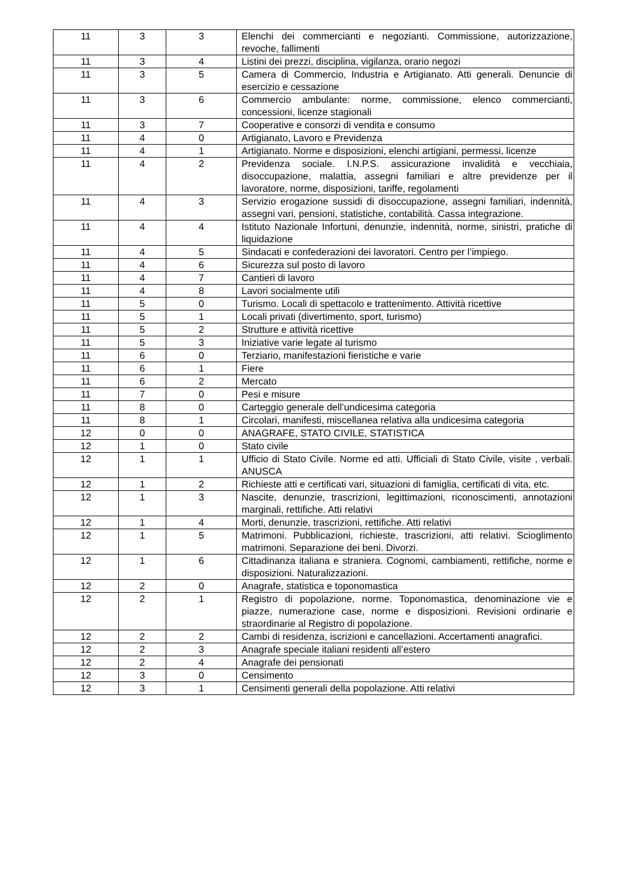| 11 | 3 | 3 | Elenchi dei commercianti e negozianti. Commissione, autorizzazione, revoche, fallimenti |
| 11 | 3 | 4 | Listini dei prezzi, disciplina, vigilanza, orario negozi |
| 11 | 3 | 5 | Camera di Commercio, Industria e Artigianato. Atti generali. Denuncie di esercizio e cessazione |
| 11 | 3 | 6 | Commercio ambulante: norme, commissione, elenco commercianti, concessioni, licenze stagionali |
| 11 | 3 | 7 | Cooperative e consorzi di vendita e consumo |
| 11 | 4 | 0 | Artigianato, Lavoro e Previdenza |
| 11 | 4 | 1 | Artigianato. Norme e disposizioni, elenchi artigiani, permessi, licenze |
| 11 | 4 | 2 | Previdenza sociale. I.N.P.S. assicurazione invalidità e vecchiaia, disoccupazione, malattia, assegni familiari e altre previdenze per il lavoratore, norme, disposizioni, tariffe, regolamenti |
| 11 | 4 | 3 | Servizio erogazione sussidi di disoccupazione, assegni familiari, indennità, assegni vari, pensioni, statistiche, contabilità. Cassa integrazione. |
| 11 | 4 | 4 | Istituto Nazionale Infortuni, denunzie, indennità, norme, sinistri, pratiche di liquidazione |
| 11 | 4 | 5 | Sindacati e confederazioni dei lavoratori. Centro per l’impiego. |
| 11 | 4 | 6 | Sicurezza sul posto di lavoro |
| 11 | 4 | 7 | Cantieri di lavoro |
| 11 | 4 | 8 | Lavori socialmente utili |
| 11 | 5 | 0 | Turismo. Locali di spettacolo e trattenimento. Attività ricettive |
| 11 | 5 | 1 | Locali privati (divertimento, sport, turismo) |
| 11 | 5 | 2 | Strutture e attività ricettive |
| 11 | 5 | 3 | Iniziative varie legate al turismo |
| 11 | 6 | 0 | Terziario, manifestazioni fieristiche e varie |
| 11 | 6 | 1 | Fiere |
| 11 | 6 | 2 | Mercato |
| 11 | 7 | 0 | Pesi e misure |
| 11 | 8 | 0 | Carteggio generale dell’undicesima categoria |
| 11 | 8 | 1 | Circolari, manifesti, miscellanea relativa alla undicesima categoria |
| 12 | 0 | 0 | ANAGRAFE, STATO CIVILE, STATISTICA |
| 12 | 1 | 0 | Stato civile |
| 12 | 1 | 1 | Ufficio di Stato Civile. Norme ed atti. Ufficiali di Stato Civile, visite , verbali. ANUSCA |
| 12 | 1 | 2 | Richieste atti e certificati vari, situazioni di famiglia, certificati di vita, etc. |
| 12 | 1 | 3 | Nascite, denunzie, trascrizioni, legittimazioni, riconoscimenti, annotazioni marginali, rettifiche. Atti relativi |
| 12 | 1 | 4 | Morti, denunzie, trascrizioni, rettifiche. Atti relativi |
| 12 | 1 | 5 | Matrimoni. Pubblicazioni, richieste, trascrizioni, atti relativi. Scioglimento matrimoni. Separazione dei beni. Divorzi. |
| 12 | 1 | 6 | Cittadinanza italiana e straniera. Cognomi, cambiamenti, rettifiche, norme e disposizioni. Naturalizzazioni. |
| 12 | 2 | 0 | Anagrafe, statistica e toponomastica |
| 12 | 2 | 1 | Registro di popolazione, norme. Toponomastica, denominazione vie e piazze, numerazione case, norme e disposizioni. Revisioni ordinarie e straordinarie al Registro di popolazione. |
| 12 | 2 | 2 | Cambi di residenza, iscrizioni e cancellazioni. Accertamenti anagrafici. |
| 12 | 2 | 3 | Anagrafe speciale italiani residenti all’estero |
| 12 | 2 | 4 | Anagrafe dei pensionati |
| 12 | 3 | 0 | Censimento |
| 12 | 3 | 1 | Censimenti generali della popolazione. Atti relativi |